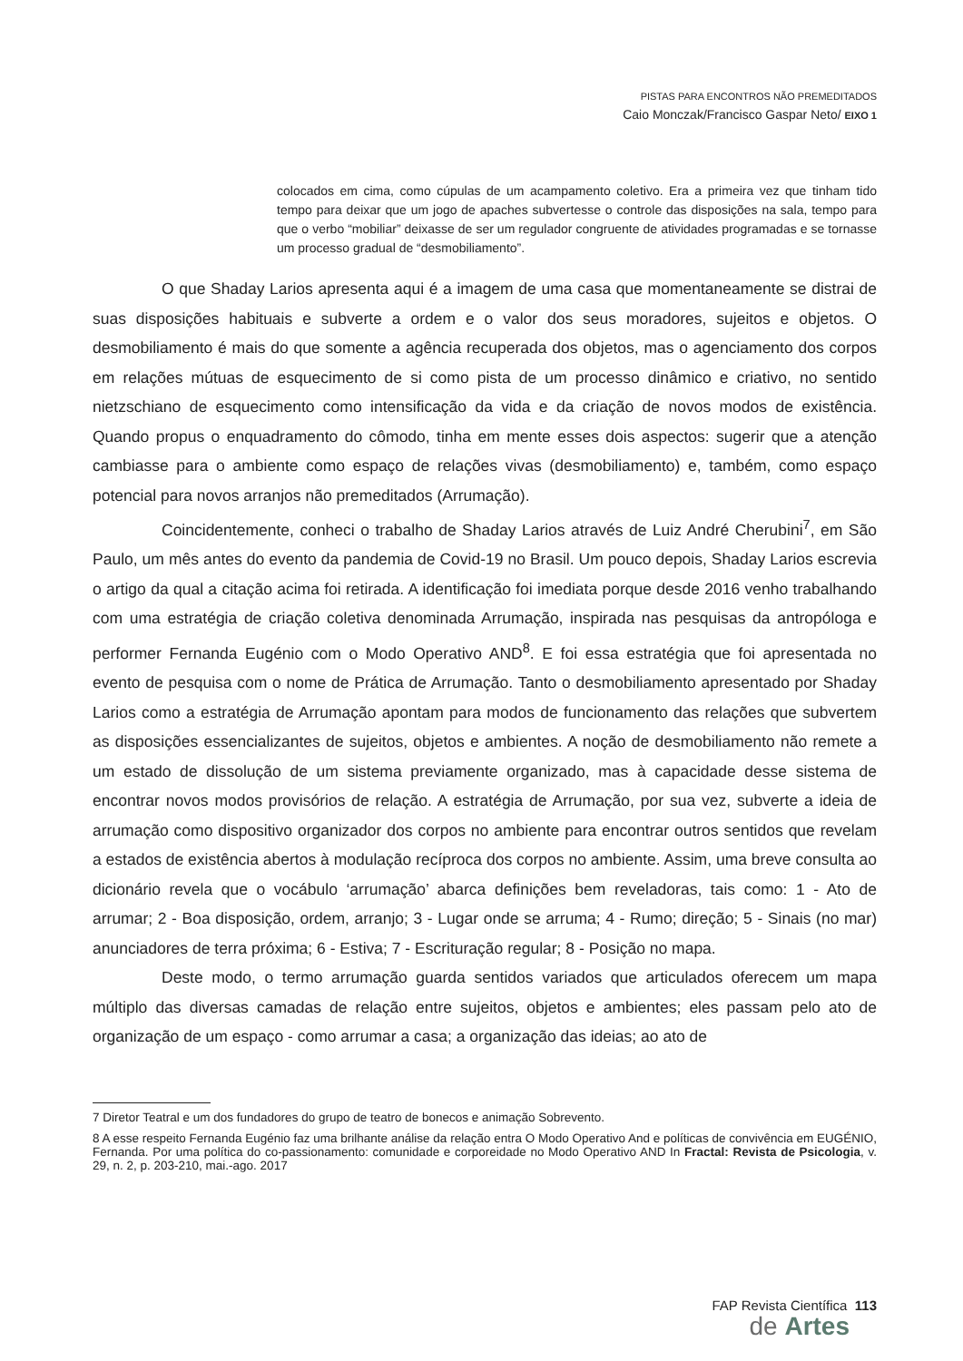PISTAS PARA ENCONTROS NÃO PREMEDITADOS
Caio Monczak/Francisco Gaspar Neto/ EIXO 1
colocados em cima, como cúpulas de um acampamento coletivo. Era a primeira vez que tinham tido tempo para deixar que um jogo de apaches subvertesse o controle das disposições na sala, tempo para que o verbo “mobiliar” deixasse de ser um regulador congruente de atividades programadas e se tornasse um processo gradual de “desmobiliamento”.
O que Shaday Larios apresenta aqui é a imagem de uma casa que momentaneamente se distrai de suas disposições habituais e subverte a ordem e o valor dos seus moradores, sujeitos e objetos. O desmobiliamento é mais do que somente a agência recuperada dos objetos, mas o agenciamento dos corpos em relações mútuas de esquecimento de si como pista de um processo dinâmico e criativo, no sentido nietzschiano de esquecimento como intensificação da vida e da criação de novos modos de existência. Quando propus o enquadramento do cômodo, tinha em mente esses dois aspectos: sugerir que a atenção cambiasse para o ambiente como espaço de relações vivas (desmobiliamento) e, também, como espaço potencial para novos arranjos não premeditados (Arrumação).
Coincidentemente, conheci o trabalho de Shaday Larios através de Luiz André Cherubini<sup>7</sup>, em São Paulo, um mês antes do evento da pandemia de Covid-19 no Brasil. Um pouco depois, Shaday Larios escrevia o artigo da qual a citação acima foi retirada. A identificação foi imediata porque desde 2016 venho trabalhando com uma estratégia de criação coletiva denominada Arrumação, inspirada nas pesquisas da antropóloga e performer Fernanda Eugénio com o Modo Operativo AND<sup>8</sup>. E foi essa estratégia que foi apresentada no evento de pesquisa com o nome de Prática de Arrumação. Tanto o desmobiliamento apresentado por Shaday Larios como a estratégia de Arrumação apontam para modos de funcionamento das relações que subvertem as disposições essencializantes de sujeitos, objetos e ambientes. A noção de desmobiliamento não remete a um estado de dissolução de um sistema previamente organizado, mas à capacidade desse sistema de encontrar novos modos provisórios de relação. A estratégia de Arrumação, por sua vez, subverte a ideia de arrumação como dispositivo organizador dos corpos no ambiente para encontrar outros sentidos que revelam a estados de existência abertos à modulação recíproca dos corpos no ambiente. Assim, uma breve consulta ao dicionário revela que o vocábulo ‘arrumação’ abarca definições bem reveladoras, tais como: 1 - Ato de arrumar; 2 - Boa disposição, ordem, arranjo; 3 - Lugar onde se arruma; 4 - Rumo; direção; 5 - Sinais (no mar) anunciadores de terra próxima; 6 - Estiva; 7 - Escrituração regular; 8 - Posição no mapa.
Deste modo, o termo arrumação guarda sentidos variados que articulados oferecem um mapa múltiplo das diversas camadas de relação entre sujeitos, objetos e ambientes; eles passam pelo ato de organização de um espaço - como arrumar a casa; a organização das ideias; ao ato de
7 Diretor Teatral e um dos fundadores do grupo de teatro de bonecos e animação Sobrevento.
8 A esse respeito Fernanda Eugénio faz uma brilhante análise da relação entra O Modo Operativo And e políticas de convivência em EUGÉNIO, Fernanda. Por uma política do co-passionamento: comunidade e corporeidade no Modo Operativo AND In Fractal: Revista de Psicologia, v. 29, n. 2, p. 203-210, mai.-ago. 2017
FAP Revista Científica 113
de Artes